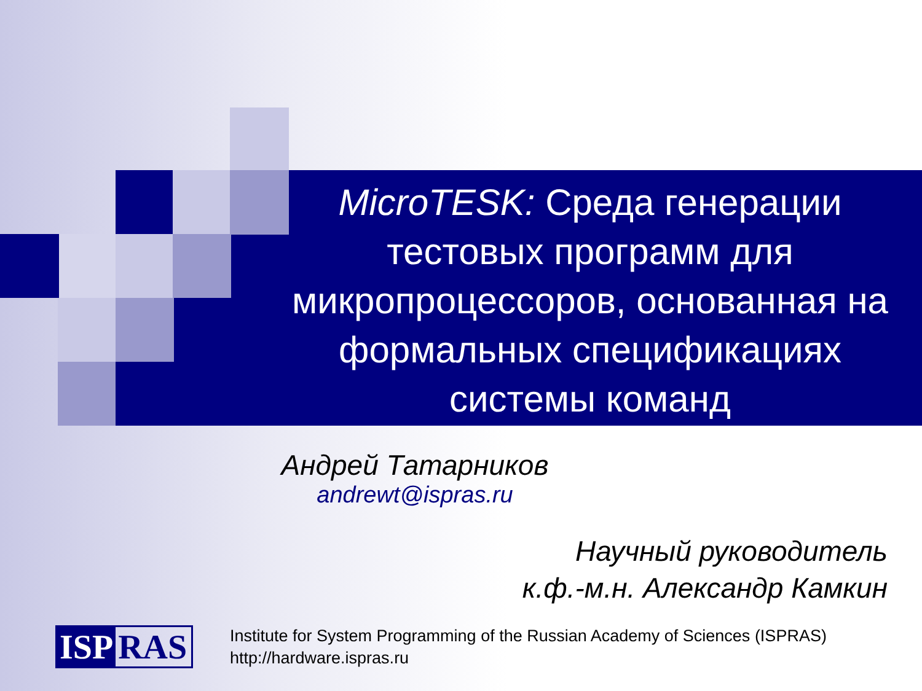MicroTESK: Среда генерации тестовых программ для микропроцессоров, основанная на формальных спецификациях системы команд
Андрей Татарников
andrewt@ispras.ru
Научный руководитель
к.ф.-м.н. Александр Камкин
ISP RAS
Institute for System Programming of the Russian Academy of Sciences (ISPRAS)
http://hardware.ispras.ru